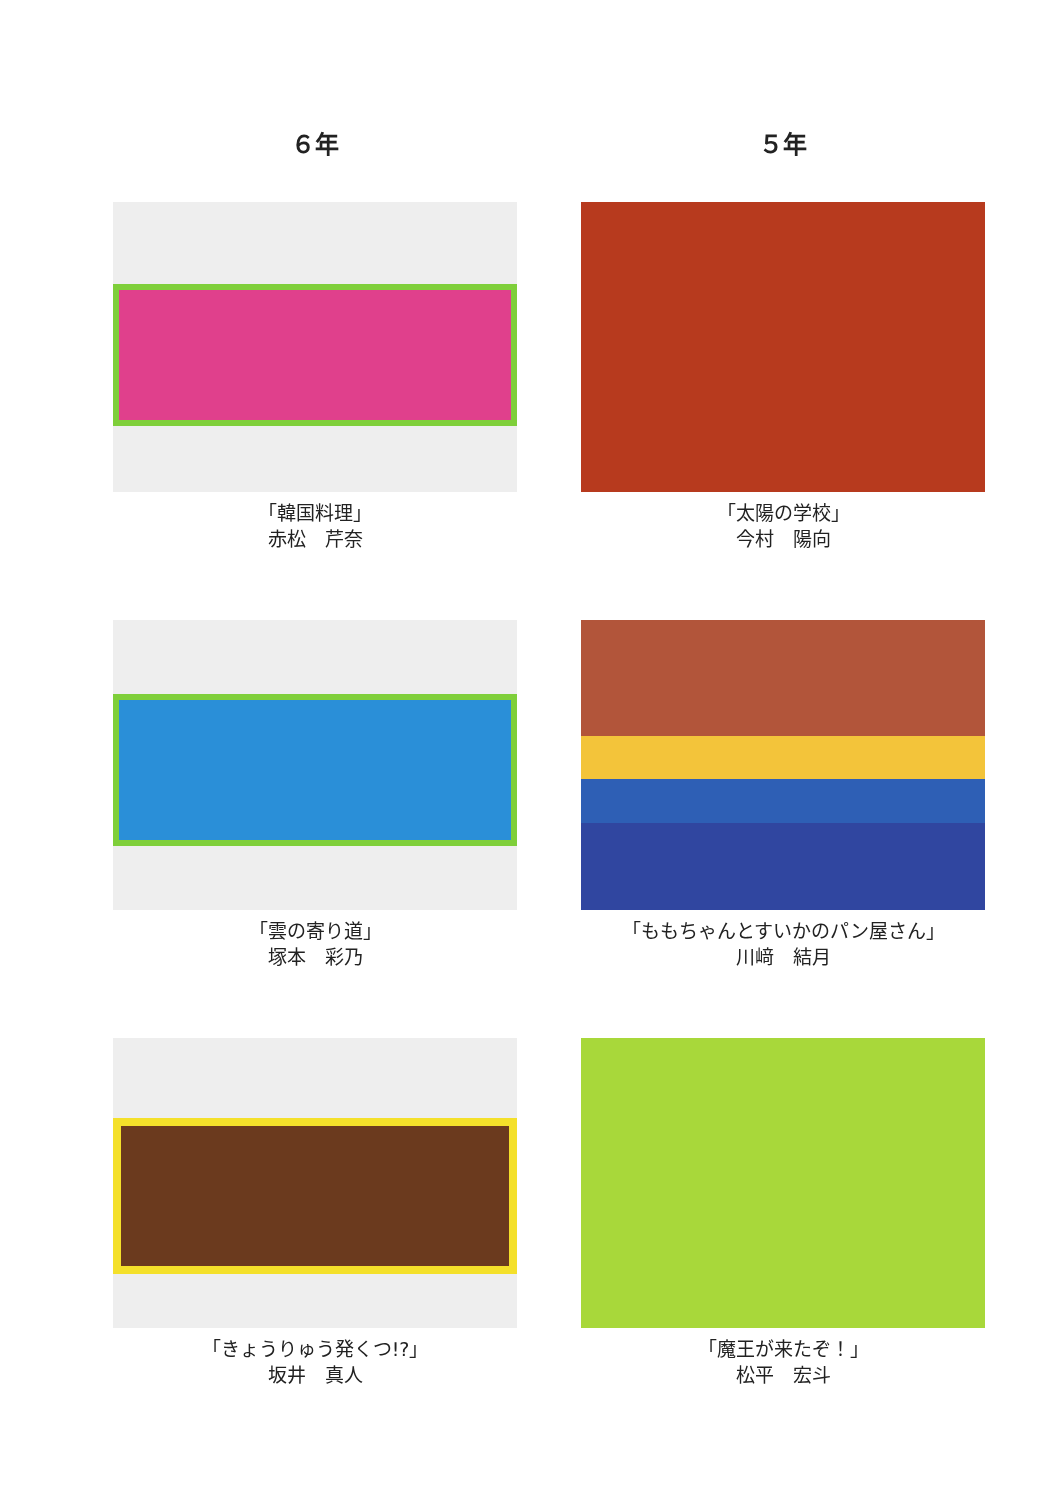６年
「韓国料理」
赤松　芹奈
「雲の寄り道」
塚本　彩乃
「きょうりゅう発くつ!?」
坂井　真人
５年
「太陽の学校」
今村　陽向
「ももちゃんとすいかのパン屋さん」
川﨑　結月
「魔王が来たぞ！」
松平　宏斗